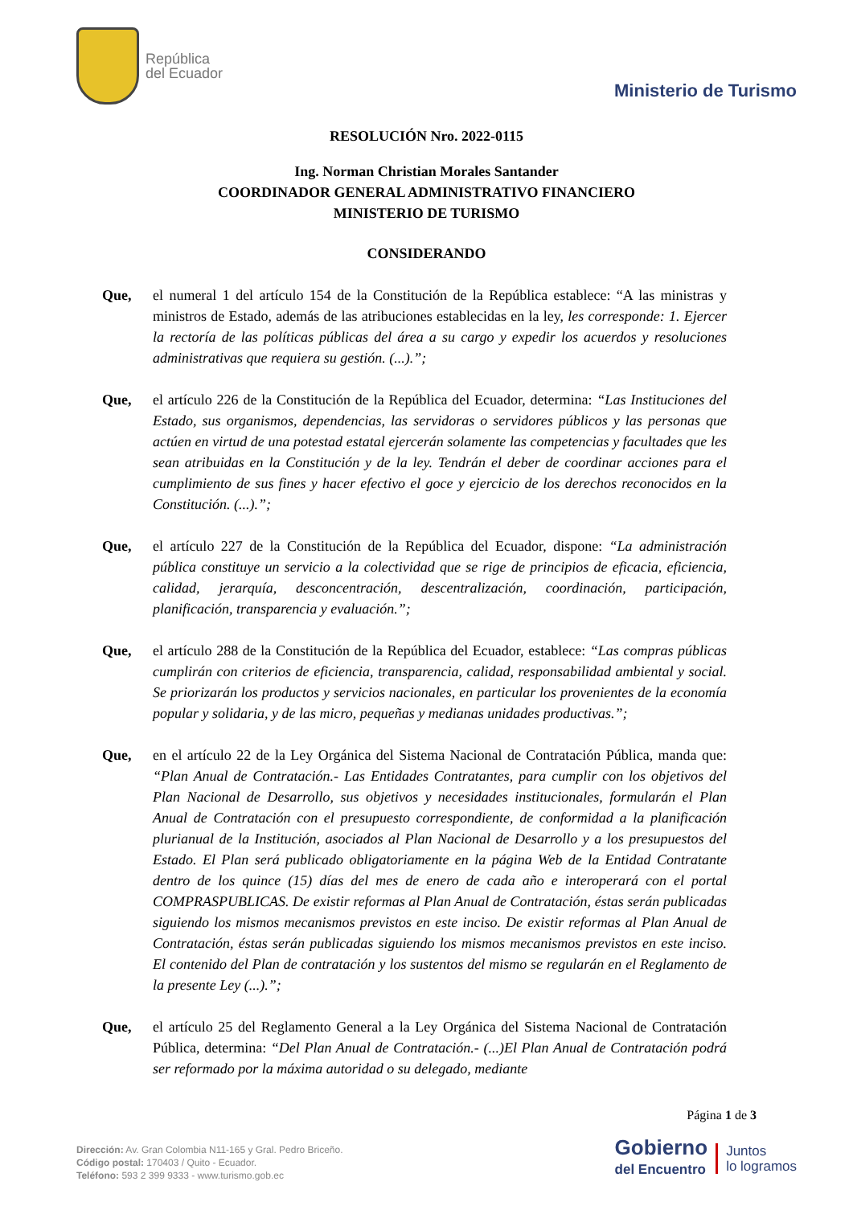República
del Ecuador
Ministerio de Turismo
RESOLUCIÓN Nro. 2022-0115
Ing. Norman Christian Morales Santander
COORDINADOR GENERAL ADMINISTRATIVO FINANCIERO
MINISTERIO DE TURISMO
CONSIDERANDO
Que, el numeral 1 del artículo 154 de la Constitución de la República establece: “A las ministras y ministros de Estado, además de las atribuciones establecidas en la ley, les corresponde: 1. Ejercer la rectoría de las políticas públicas del área a su cargo y expedir los acuerdos y resoluciones administrativas que requiera su gestión. (...).”;
Que, el artículo 226 de la Constitución de la República del Ecuador, determina: “Las Instituciones del Estado, sus organismos, dependencias, las servidoras o servidores públicos y las personas que actúen en virtud de una potestad estatal ejercerán solamente las competencias y facultades que les sean atribuidas en la Constitución y de la ley. Tendrán el deber de coordinar acciones para el cumplimiento de sus fines y hacer efectivo el goce y ejercicio de los derechos reconocidos en la Constitución. (...).”;
Que, el artículo 227 de la Constitución de la República del Ecuador, dispone: “La administración pública constituye un servicio a la colectividad que se rige de principios de eficacia, eficiencia, calidad, jerarquía, desconcentración, descentralización, coordinación, participación, planificación, transparencia y evaluación.”;
Que, el artículo 288 de la Constitución de la República del Ecuador, establece: “Las compras públicas cumplirán con criterios de eficiencia, transparencia, calidad, responsabilidad ambiental y social. Se priorizarán los productos y servicios nacionales, en particular los provenientes de la economía popular y solidaria, y de las micro, pequeñas y medianas unidades productivas.”;
Que, en el artículo 22 de la Ley Orgánica del Sistema Nacional de Contratación Pública, manda que: “Plan Anual de Contratación.- Las Entidades Contratantes, para cumplir con los objetivos del Plan Nacional de Desarrollo, sus objetivos y necesidades institucionales, formularán el Plan Anual de Contratación con el presupuesto correspondiente, de conformidad a la planificación plurianual de la Institución, asociados al Plan Nacional de Desarrollo y a los presupuestos del Estado. El Plan será publicado obligatoriamente en la página Web de la Entidad Contratante dentro de los quince (15) días del mes de enero de cada año e interoperará con el portal COMPRASPUBLICAS. De existir reformas al Plan Anual de Contratación, éstas serán publicadas siguiendo los mismos mecanismos previstos en este inciso. De existir reformas al Plan Anual de Contratación, éstas serán publicadas siguiendo los mismos mecanismos previstos en este inciso. El contenido del Plan de contratación y los sustentos del mismo se regularán en el Reglamento de la presente Ley (...).”;
Que, el artículo 25 del Reglamento General a la Ley Orgánica del Sistema Nacional de Contratación Pública, determina: “Del Plan Anual de Contratación.- (...)El Plan Anual de Contratación podrá ser reformado por la máxima autoridad o su delegado, mediante
Página 1 de 3
Dirección: Av. Gran Colombia N11-165 y Gral. Pedro Briceño.
Código postal: 170403 / Quito - Ecuador.
Teléfono: 593 2 399 9333 - www.turismo.gob.ec
Gobierno
del Encuentro
Juntos
lo logramos